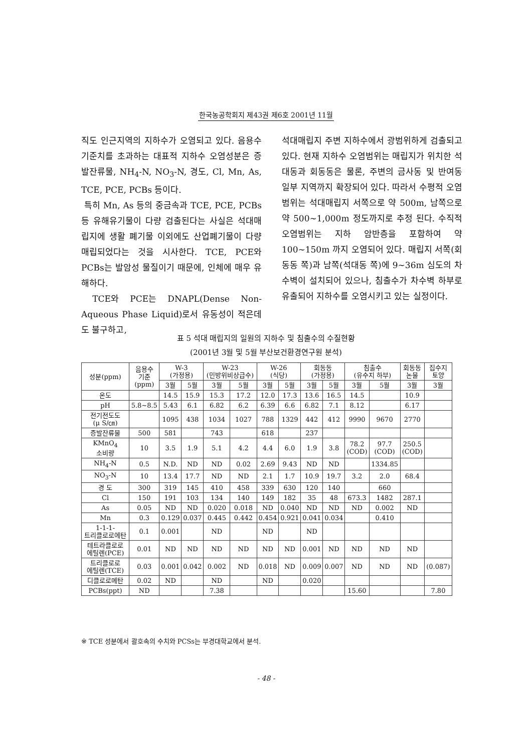한국농공학회지 제43권 제6호 2001년 11월
직도 인근지역의 지하수가 오염되고 있다. 음용수 기준치를 초과하는 대표적 지하수 오염성분은 증발잔류물, NH<sub>4</sub>-N, NO<sub>3</sub>-N, 경도, Cl, Mn, As, TCE, PCE, PCBs 등이다.
특히 Mn, As 등의 중금속과 TCE, PCE, PCBs 등 유해유기물이 다량 검출된다는 사실은 석대매립지에 생활 폐기물 이외에도 산업폐기물이 다량 매립되었다는 것을 시사한다. TCE, PCE와 PCBs는 발암성 물질이기 때문에, 인체에 매우 유해하다.
TCE와 PCE는 DNAPL(Dense Non-Aqueous Phase Liquid)로서 유동성이 적은데도 불구하고,
석대매립지 주변 지하수에서 광범위하게 검출되고 있다. 현재 지하수 오염범위는 매립지가 위치한 석대동과 회동동은 물론, 주변의 금사동 및 반여동 일부 지역까지 확장되어 있다. 따라서 수평적 오염범위는 석대매립지 서쪽으로 약 500m, 남쪽으로 약 500~1,000m 정도까지로 추정 된다. 수직적 오염범위는 지하 암반층을 포함하여 약 100~150m 까지 오염되어 있다. 매립지 서쪽(회동동 쪽)과 남쪽(석대동 쪽)에 9~36m 심도의 차수벽이 설치되어 있으나, 침출수가 차수벽 하부로 유출되어 지하수를 오염시키고 있는 실정이다.
표 5 석대 매립지의 일원의 지하수 및 침출수의 수질현황
(2001년 3월 및 5월 부산보건환경연구원 분석)
| 성분(ppm) | 음용수 기준 (ppm) | W-3 (가정용) | | W-23 (민방위비상급수) | | W-26 (식당) | | 회동동 (가정용) | | 침출수 (유수지 하부) | | 회동동 논물 | 집수지 토양 |
| --- | --- | --- | --- | --- | --- | --- | --- | --- | --- | --- | --- | --- | --- |
| | | 3월 | 5월 | 3월 | 5월 | 3월 | 5월 | 3월 | 5월 | 3월 | 5월 | 3월 | 3월 |
| 온도 | | 14.5 | 15.9 | 15.3 | 17.2 | 12.0 | 17.3 | 13.6 | 16.5 | 14.5 | | 10.9 | |
| pH | 5.8~8.5 | 5.43 | 6.1 | 6.82 | 6.2 | 6.39 | 6.6 | 6.82 | 7.1 | 8.12 | | 6.17 | |
| 전기전도도 (μ S/㎝) | | 1095 | 438 | 1034 | 1027 | 788 | 1329 | 442 | 412 | 9990 | 9670 | 2770 | |
| 증발잔류물 | 500 | 581 | | 743 | | 618 | | 237 | | | | | |
| KMnO<sub>4</sub> 소비량 | 10 | 3.5 | 1.9 | 5.1 | 4.2 | 4.4 | 6.0 | 1.9 | 3.8 | 78.2 (COD) | 97.7 (COD) | 250.5 (COD) | |
| NH<sub>4</sub>-N | 0.5 | N.D. | ND | ND | 0.02 | 2.69 | 9.43 | ND | ND | | 1334.85 | | |
| NO<sub>3</sub>-N | 10 | 13.4 | 17.7 | ND | ND | 2.1 | 1.7 | 10.9 | 19.7 | 3.2 | 2.0 | 68.4 | |
| 경 도 | 300 | 319 | 145 | 410 | 458 | 339 | 630 | 120 | 140 | | 660 | | |
| Cl | 150 | 191 | 103 | 134 | 140 | 149 | 182 | 35 | 48 | 673.3 | 1482 | 287.1 | |
| As | 0.05 | ND | ND | 0.020 | 0.018 | ND | 0.040 | ND | ND | ND | 0.002 | ND | |
| Mn | 0.3 | 0.129 | 0.037 | 0.445 | 0.442 | 0.454 | 0.921 | 0.041 | 0.034 | | 0.410 | | |
| 1-1-1- 트리클로로에탄 | 0.1 | 0.001 | | ND | | ND | | ND | | | | | |
| 테트라클로로 에틸렌(PCE) | 0.01 | ND | ND | ND | ND | ND | ND | 0.001 | ND | ND | ND | ND | |
| 트리클로로 에틸렌(TCE) | 0.03 | 0.001 | 0.042 | 0.002 | ND | 0.018 | ND | 0.009 | 0.007 | ND | ND | ND | (0.087) |
| 디클로로메탄 | 0.02 | ND | | ND | | ND | | 0.020 | | | | | |
| PCBs(ppt) | ND | | | 7.38 | | | | | | 15.60 | | | 7.80 |
※ TCE 성분에서 괄호속의 수치와 PCSs는 부경대학교에서 분석.
- 48 -